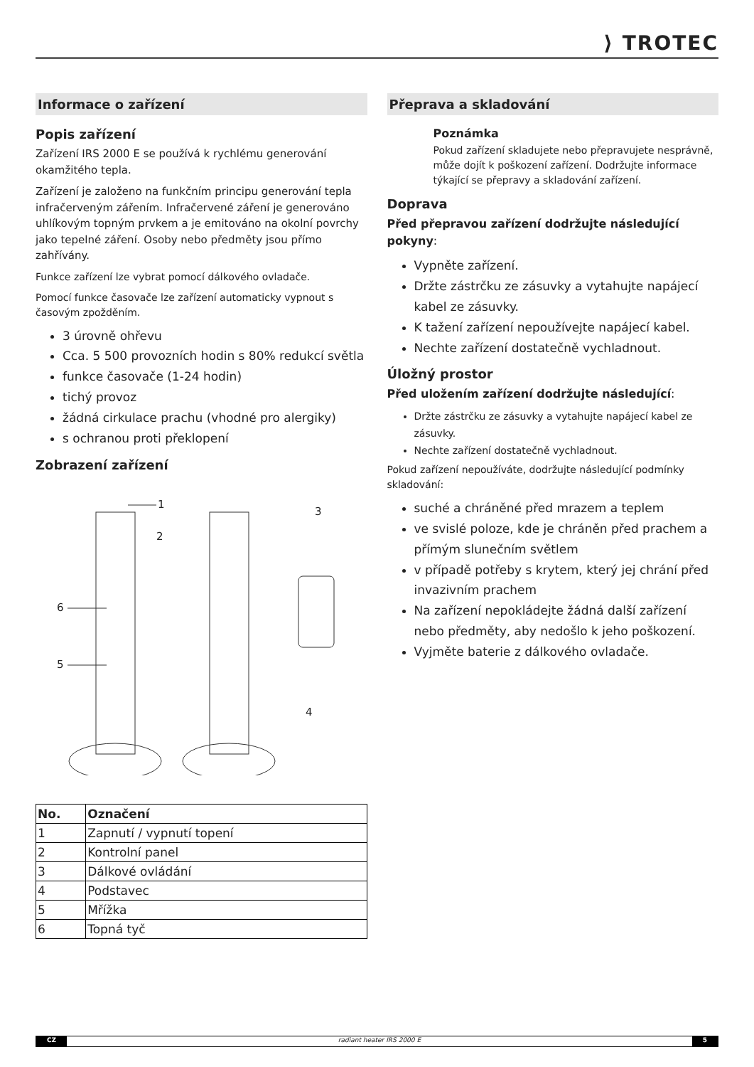⟩ TROTEC
Informace o zařízení
Popis zařízení
Zařízení IRS 2000 E se používá k rychlému generování okamžitého tepla.
Zařízení je založeno na funkčním principu generování tepla infračerveným zářením. Infračervené záření je generováno uhlíkovým topným prvkem a je emitováno na okolní povrchy jako tepelné záření. Osoby nebo předměty jsou přímo zahřívány.
Funkce zařízení lze vybrat pomocí dálkového ovladače.
Pomocí funkce časovače lze zařízení automaticky vypnout s časovým zpožděním.
3 úrovně ohřevu
Cca. 5 500 provozních hodin s 80% redukcí světla
funkce časovače (1-24 hodin)
tichý provoz
žádná cirkulace prachu (vhodné pro alergiky)
s ochranou proti překlopení
Zobrazení zařízení
1
2
3
4
5
6
| No. | Označení |
| --- | --- |
| 1 | Zapnutí / vypnutí topení |
| 2 | Kontrolní panel |
| 3 | Dálkové ovládání |
| 4 | Podstavec |
| 5 | Mřížka |
| 6 | Topná tyč |
Přeprava a skladování
Poznámka
Pokud zařízení skladujete nebo přepravujete nesprávně, může dojít k poškození zařízení. Dodržujte informace týkající se přepravy a skladování zařízení.
Doprava
Před přepravou zařízení dodržujte následující pokyny:
Vypněte zařízení.
Držte zástrčku ze zásuvky a vytahujte napájecí kabel ze zásuvky.
K tažení zařízení nepoužívejte napájecí kabel.
Nechte zařízení dostatečně vychladnout.
Úložný prostor
Před uložením zařízení dodržujte následující:
Držte zástrčku ze zásuvky a vytahujte napájecí kabel ze zásuvky.
Nechte zařízení dostatečně vychladnout.
Pokud zařízení nepoužíváte, dodržujte následující podmínky skladování:
suché a chráněné před mrazem a teplem
ve svislé poloze, kde je chráněn před prachem a přímým slunečním světlem
v případě potřeby s krytem, který jej chrání před invazivním prachem
Na zařízení nepokládejte žádná další zařízení nebo předměty, aby nedošlo k jeho poškození.
Vyjměte baterie z dálkového ovladače.
CZ radiant heater IRS 2000 E 5